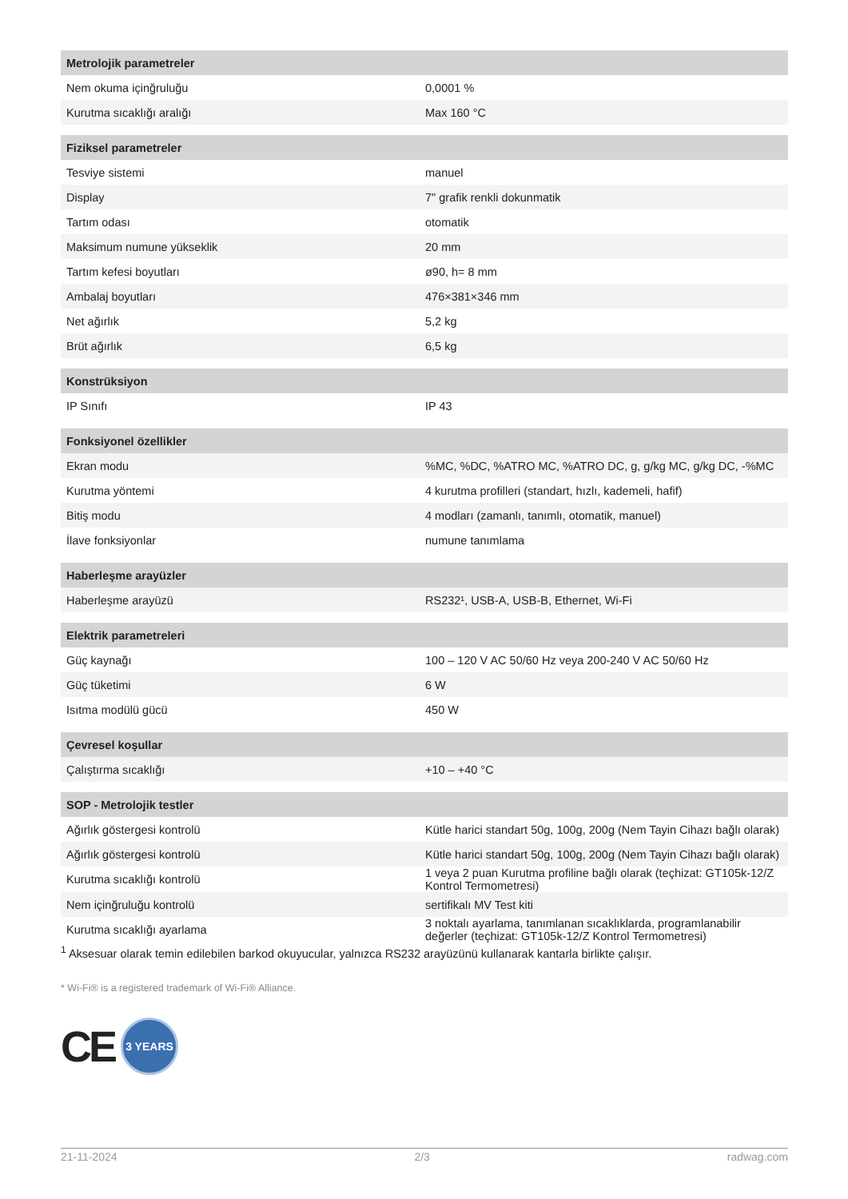| Metrolojik parametreler | |
| --- | --- |
| Nem okuma içinğruluğu | 0,0001 % |
| Kurutma sıcaklığı aralığı | Max 160 °C |
| Fiziksel parametreler | |
| Tesviye sistemi | manuel |
| Display | 7" grafik renkli dokunmatik |
| Tartım odası | otomatik |
| Maksimum numune yükseklik | 20 mm |
| Tartım kefesi boyutları | ø90, h= 8 mm |
| Ambalaj boyutları | 476×381×346 mm |
| Net ağırlık | 5,2 kg |
| Brüt ağırlık | 6,5 kg |
| Konstrüksiyon | |
| IP Sınıfı | IP 43 |
| Fonksiyonel özellikler | |
| Ekran modu | %MC, %DC, %ATRO MC, %ATRO DC, g, g/kg MC, g/kg DC, -%MC |
| Kurutma yöntemi | 4 kurutma profilleri (standart, hızlı, kademeli, hafif) |
| Bitiş modu | 4 modları (zamanlı, tanımlı, otomatik, manuel) |
| İlave fonksiyonlar | numune tanımlama |
| Haberleşme arayüzler | |
| Haberleşme arayüzü | RS232¹, USB-A, USB-B, Ethernet, Wi-Fi |
| Elektrik parametreleri | |
| Güç kaynağı | 100 – 120 V AC 50/60 Hz veya 200-240 V AC 50/60 Hz |
| Güç tüketimi | 6 W |
| Isıtma modülü gücü | 450 W |
| Çevresel koşullar | |
| Çalıştırma sıcaklığı | +10 – +40 °C |
| SOP - Metrolojik testler | |
| Ağırlık göstergesi kontrolü | Kütle harici standart 50g, 100g, 200g (Nem Tayin Cihazı bağlı olarak) |
| Ağırlık göstergesi kontrolü | Kütle harici standart 50g, 100g, 200g (Nem Tayin Cihazı bağlı olarak) |
| Kurutma sıcaklığı kontrolü | 1 veya 2 puan Kurutma profiline bağlı olarak (teçhizat: GT105k-12/Z Kontrol Termometresi) |
| Nem içinğruluğu kontrolü | sertifikalı MV Test kiti |
| Kurutma sıcaklığı ayarlama | 3 noktalı ayarlama, tanımlanan sıcaklıklarda, programlanabilir değerler (teçhizat: GT105k-12/Z Kontrol Termometresi) |
<sup>1</sup> Aksesuar olarak temin edilebilen barkod okuyucular, yalnızca RS232 arayüzünü kullanarak kantarla birlikte çalışır.
* Wi-Fi® is a registered trademark of Wi-Fi® Alliance.
CE
3 YEARS
21-11-2024 2/3 radwag.com